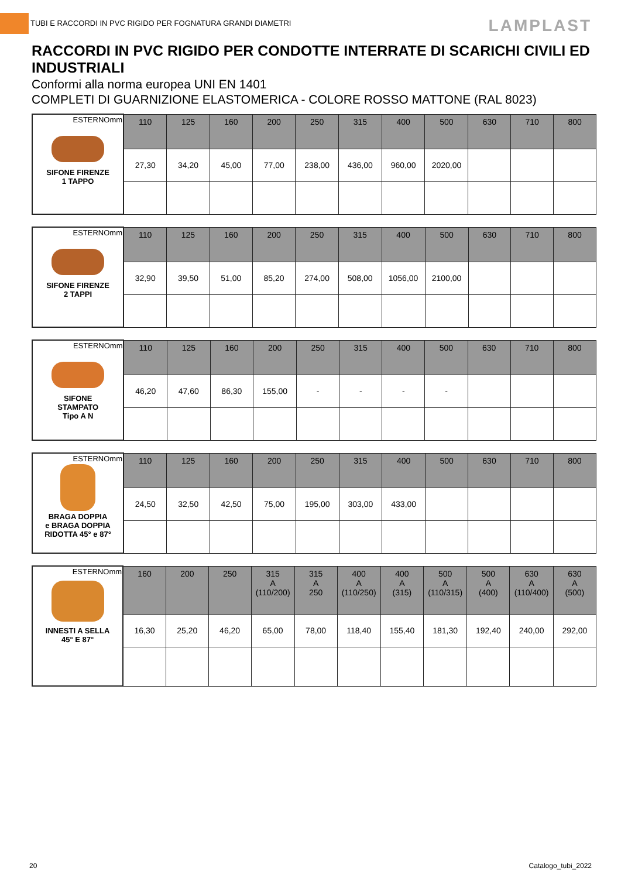TUBI E RACCORDI IN PVC RIGIDO PER FOGNATURA GRANDI DIAMETRI
LAMPLAST
RACCORDI IN PVC RIGIDO PER CONDOTTE INTERRATE DI SCARICHI CIVILI ED INDUSTRIALI
Conformi alla norma europea UNI EN 1401
COMPLETI DI GUARNIZIONE ELASTOMERICA - COLORE ROSSO MATTONE (RAL 8023)
| ESTERNOmm SIFONE FIRENZE 1 TAPPO | 110 | 125 | 160 | 200 | 250 | 315 | 400 | 500 | 630 | 710 | 800 |
| | 27,30 | 34,20 | 45,00 | 77,00 | 238,00 | 436,00 | 960,00 | 2020,00 | | | |
| ESTERNOmm SIFONE FIRENZE 2 TAPPI | 110 | 125 | 160 | 200 | 250 | 315 | 400 | 500 | 630 | 710 | 800 |
| | 32,90 | 39,50 | 51,00 | 85,20 | 274,00 | 508,00 | 1056,00 | 2100,00 | | | |
| ESTERNOmm SIFONE STAMPATO Tipo A N | 110 | 125 | 160 | 200 | 250 | 315 | 400 | 500 | 630 | 710 | 800 |
| | 46,20 | 47,60 | 86,30 | 155,00 | - | - | - | - | | | |
| ESTERNOmm BRAGA DOPPIA e BRAGA DOPPIA RIDOTTA 45° e 87° | 110 | 125 | 160 | 200 | 250 | 315 | 400 | 500 | 630 | 710 | 800 |
| | 24,50 | 32,50 | 42,50 | 75,00 | 195,00 | 303,00 | 433,00 | | | | |
| ESTERNOmm INNESTI A SELLA 45° E 87° | 160 | 200 | 250 | 315 A (110/200) | 315 A 250 | 400 A (110/250) | 400 A (315) | 500 A (110/315) | 500 A (400) | 630 A (110/400) | 630 A (500) |
| | 16,30 | 25,20 | 46,20 | 65,00 | 78,00 | 118,40 | 155,40 | 181,30 | 192,40 | 240,00 | 292,00 |
20 Catalogo_tubi_2022